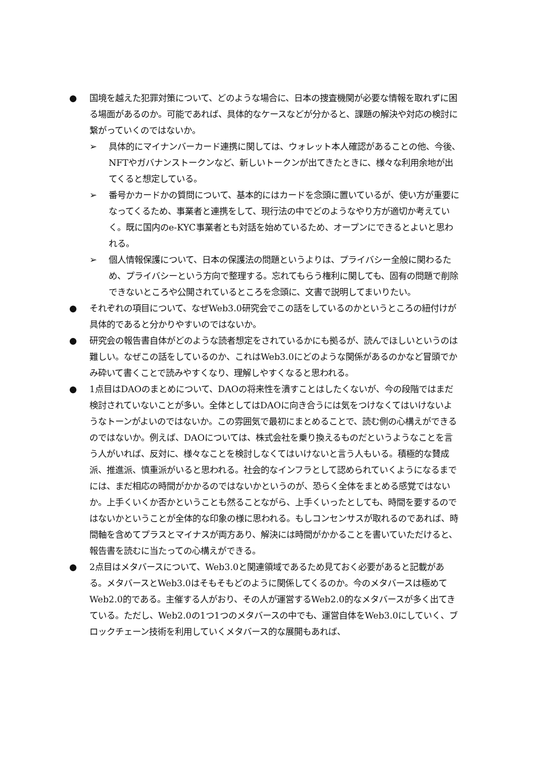● 国境を越えた犯罪対策について、どのような場合に、日本の捜査機関が必要な情報を取れずに困る場面があるのか。可能であれば、具体的なケースなどが分かると、課題の解決や対応の検討に繋がっていくのではないか。
➢ 具体的にマイナンバーカード連携に関しては、ウォレット本人確認があることの他、今後、NFTやガバナンストークンなど、新しいトークンが出てきたときに、様々な利用余地が出てくると想定している。
➢ 番号かカードかの質問について、基本的にはカードを念頭に置いているが、使い方が重要になってくるため、事業者と連携をして、現行法の中でどのようなやり方が適切か考えていく。既に国内のe-KYC事業者とも対話を始めているため、オープンにできるとよいと思われる。
➢ 個人情報保護について、日本の保護法の問題というよりは、プライバシー全般に関わるため、プライバシーという方向で整理する。忘れてもらう権利に関しても、固有の問題で削除できないところや公開されているところを念頭に、文書で説明してまいりたい。
● それぞれの項目について、なぜWeb3.0研究会でこの話をしているのかというところの紐付けが具体的であると分かりやすいのではないか。
● 研究会の報告書自体がどのような読者想定をされているかにも拠るが、読んでほしいというのは難しい。なぜこの話をしているのか、これはWeb3.0にどのような関係があるのかなど冒頭でかみ砕いて書くことで読みやすくなり、理解しやすくなると思われる。
● 1点目はDAOのまとめについて、DAOの将来性を潰すことはしたくないが、今の段階ではまだ検討されていないことが多い。全体としてはDAOに向き合うには気をつけなくてはいけないようなトーンがよいのではないか。この雰囲気で最初にまとめることで、読む側の心構えができるのではないか。例えば、DAOについては、株式会社を乗り換えるものだというようなことを言う人がいれば、反対に、様々なことを検討しなくてはいけないと言う人もいる。積極的な賛成派、推進派、慎重派がいると思われる。社会的なインフラとして認められていくようになるまでには、まだ相応の時間がかかるのではないかというのが、恐らく全体をまとめる感覚ではないか。上手くいくか否かということも然ることながら、上手くいったとしても、時間を要するのではないかということが全体的な印象の様に思われる。もしコンセンサスが取れるのであれば、時間軸を含めてプラスとマイナスが両方あり、解決には時間がかかることを書いていただけると、報告書を読むに当たっての心構えができる。
● 2点目はメタバースについて、Web3.0と関連領域であるため見ておく必要があると記載がある。メタバースとWeb3.0はそもそもどのように関係してくるのか。今のメタバースは極めてWeb2.0的である。主催する人がおり、その人が運営するWeb2.0的なメタバースが多く出てきている。ただし、Web2.0の1つ1つのメタバースの中でも、運営自体をWeb3.0にしていく、ブロックチェーン技術を利用していくメタバース的な展開もあれば、